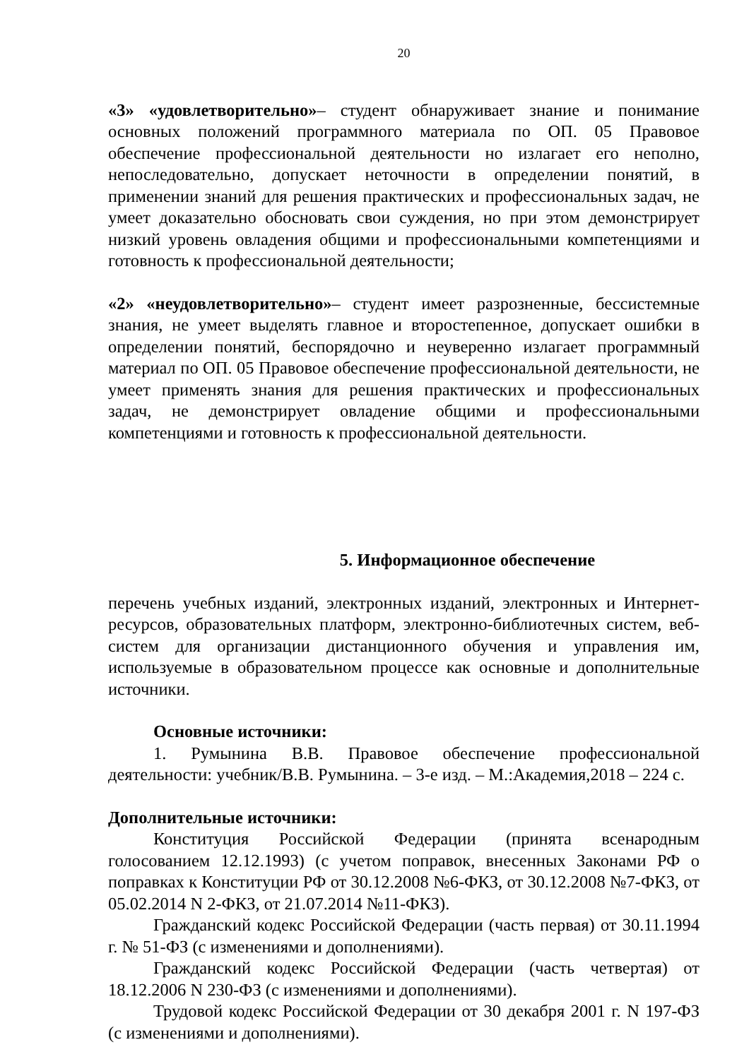20
«3» «удовлетворительно»– студент обнаруживает знание и понимание основных положений программного материала по ОП. 05 Правовое обеспечение профессиональной деятельности но излагает его неполно, непоследовательно, допускает неточности в определении понятий, в применении знаний для решения практических и профессиональных задач, не умеет доказательно обосновать свои суждения, но при этом демонстрирует низкий уровень овладения общими и профессиональными компетенциями и готовность к профессиональной деятельности;
«2» «неудовлетворительно»– студент имеет разрозненные, бессистемные знания, не умеет выделять главное и второстепенное, допускает ошибки в определении понятий, беспорядочно и неуверенно излагает программный материал по ОП. 05 Правовое обеспечение профессиональной деятельности, не умеет применять знания для решения практических и профессиональных задач, не демонстрирует овладение общими и профессиональными компетенциями и готовность к профессиональной деятельности.
5. Информационное обеспечение
перечень учебных изданий, электронных изданий, электронных и Интернет-ресурсов, образовательных платформ, электронно-библиотечных систем, веб-систем для организации дистанционного обучения и управления им, используемые в образовательном процессе как основные и дополнительные источники.
Основные источники:
1. Румынина В.В. Правовое обеспечение профессиональной деятельности: учебник/В.В. Румынина. – 3-е изд. – М.:Академия,2018 – 224 с.
Дополнительные источники:
Конституция Российской Федерации (принята всенародным голосованием 12.12.1993) (с учетом поправок, внесенных Законами РФ о поправках к Конституции РФ от 30.12.2008 №6-ФКЗ, от 30.12.2008 №7-ФКЗ, от 05.02.2014 N 2-ФКЗ, от 21.07.2014 №11-ФКЗ).
Гражданский кодекс Российской Федерации (часть первая) от 30.11.1994 г. № 51-ФЗ (с изменениями и дополнениями).
Гражданский кодекс Российской Федерации (часть четвертая) от 18.12.2006 N 230-ФЗ (с изменениями и дополнениями).
Трудовой кодекс Российской Федерации от 30 декабря 2001 г. N 197-ФЗ (с изменениями и дополнениями).